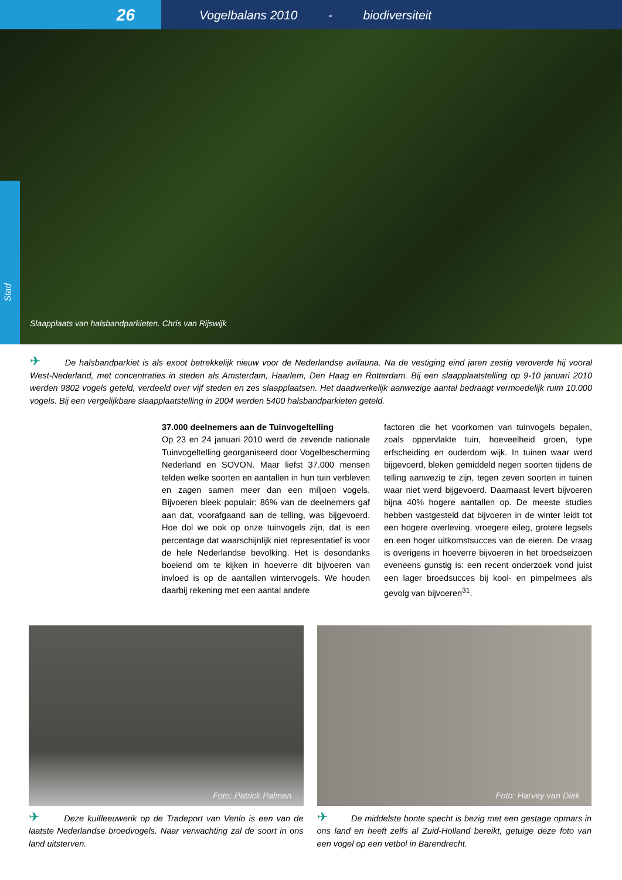26
Vogelbalans 2010 - biodiversiteit
Stad
Slaapplaats van halsbandparkieten. Chris van Rijswijk
✈ De halsbandparkiet is als exoot betrekkelijk nieuw voor de Nederlandse avifauna. Na de vestiging eind jaren zestig veroverde hij vooral West-Nederland, met concentraties in steden als Amsterdam, Haarlem, Den Haag en Rotterdam. Bij een slaapplaatstelling op 9-10 januari 2010 werden 9802 vogels geteld, verdeeld over vijf steden en zes slaapplaatsen. Het daadwerkelijk aanwezige aantal bedraagt vermoedelijk ruim 10.000 vogels. Bij een vergelijkbare slaapplaatstelling in 2004 werden 5400 halsbandparkieten geteld.
37.000 deelnemers aan de Tuinvogeltelling
Op 23 en 24 januari 2010 werd de zevende nationale Tuinvogeltelling georganiseerd door Vogelbescherming Nederland en SOVON. Maar liefst 37.000 mensen telden welke soorten en aantallen in hun tuin verbleven en zagen samen meer dan een miljoen vogels. Bijvoeren bleek populair: 86% van de deelnemers gaf aan dat, voorafgaand aan de telling, was bijgevoerd. Hoe dol we ook op onze tuinvogels zijn, dat is een percentage dat waarschijnlijk niet representatief is voor de hele Nederlandse bevolking. Het is desondanks boeiend om te kijken in hoeverre dit bijvoeren van invloed is op de aantallen wintervogels. We houden daarbij rekening met een aantal andere
factoren die het voorkomen van tuinvogels bepalen, zoals oppervlakte tuin, hoeveelheid groen, type erfscheiding en ouderdom wijk. In tuinen waar werd bijgevoerd, bleken gemiddeld negen soorten tijdens de telling aanwezig te zijn, tegen zeven soorten in tuinen waar niet werd bijgevoerd. Daarnaast levert bijvoeren bijna 40% hogere aantallen op. De meeste studies hebben vastgesteld dat bijvoeren in de winter leidt tot een hogere overleving, vroegere eileg, grotere legsels en een hoger uitkomstsucces van de eieren. De vraag is overigens in hoeverre bijvoeren in het broedseizoen eveneens gunstig is: een recent onderzoek vond juist een lager broedsucces bij kool- en pimpelmees als gevolg van bijvoeren<sup>31</sup>.
Foto: Patrick Palmen
✈ Deze kuifleeuwerik op de Tradeport van Venlo is een van de laatste Nederlandse broedvogels. Naar verwachting zal de soort in ons land uitsterven.
Foto: Harvey van Diek
✈ De middelste bonte specht is bezig met een gestage opmars in ons land en heeft zelfs al Zuid-Holland bereikt, getuige deze foto van een vogel op een vetbol in Barendrecht.